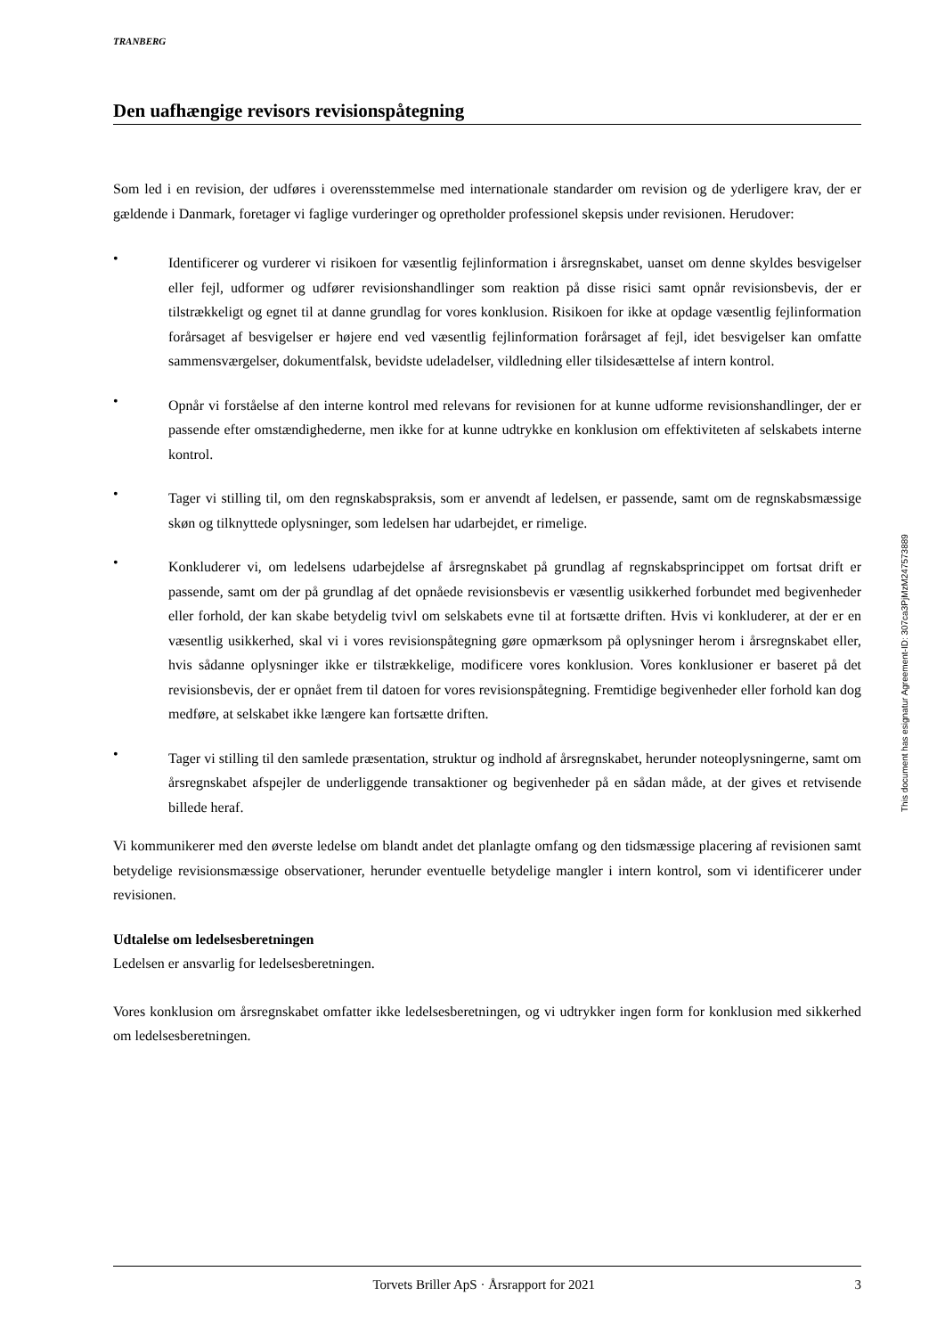TRANBERG
Den uafhængige revisors revisionspåtegning
Som led i en revision, der udføres i overensstemmelse med internationale standarder om revision og de yderligere krav, der er gældende i Danmark, foretager vi faglige vurderinger og opretholder professionel skepsis under revisionen. Herudover:
•
Identificerer og vurderer vi risikoen for væsentlig fejlinformation i årsregnskabet, uanset om denne skyldes besvigelser eller fejl, udformer og udfører revisionshandlinger som reaktion på disse risici samt opnår revisionsbevis, der er tilstrækkeligt og egnet til at danne grundlag for vores konklusion. Risikoen for ikke at opdage væsentlig fejlinformation forårsaget af besvigelser er højere end ved væsentlig fejlinformation forårsaget af fejl, idet besvigelser kan omfatte sammensværgelser, dokumentfalsk, bevidste udeladelser, vildledning eller tilsidesættelse af intern kontrol.
•
Opnår vi forståelse af den interne kontrol med relevans for revisionen for at kunne udforme revisionshandlinger, der er passende efter omstændighederne, men ikke for at kunne udtrykke en konklusion om effektiviteten af selskabets interne kontrol.
•
Tager vi stilling til, om den regnskabspraksis, som er anvendt af ledelsen, er passende, samt om de regnskabsmæssige skøn og tilknyttede oplysninger, som ledelsen har udarbejdet, er rimelige.
•
Konkluderer vi, om ledelsens udarbejdelse af årsregnskabet på grundlag af regnskabsprincippet om fortsat drift er passende, samt om der på grundlag af det opnåede revisionsbevis er væsentlig usikkerhed forbundet med begivenheder eller forhold, der kan skabe betydelig tvivl om selskabets evne til at fortsætte driften. Hvis vi konkluderer, at der er en væsentlig usikkerhed, skal vi i vores revisionspåtegning gøre opmærksom på oplysninger herom i årsregnskabet eller, hvis sådanne oplysninger ikke er tilstrækkelige, modificere vores konklusion. Vores konklusioner er baseret på det revisionsbevis, der er opnået frem til datoen for vores revisionspåtegning. Fremtidige begivenheder eller forhold kan dog medføre, at selskabet ikke længere kan fortsætte driften.
•
Tager vi stilling til den samlede præsentation, struktur og indhold af årsregnskabet, herunder noteoplysningerne, samt om årsregnskabet afspejler de underliggende transaktioner og begivenheder på en sådan måde, at der gives et retvisende billede heraf.
Vi kommunikerer med den øverste ledelse om blandt andet det planlagte omfang og den tidsmæssige placering af revisionen samt betydelige revisionsmæssige observationer, herunder eventuelle betydelige mangler i intern kontrol, som vi identificerer under revisionen.
Udtalelse om ledelsesberetningen
Ledelsen er ansvarlig for ledelsesberetningen.
Vores konklusion om årsregnskabet omfatter ikke ledelsesberetningen, og vi udtrykker ingen form for konklusion med sikkerhed om ledelsesberetningen.
This document has esignatur Agreement-ID: 307ca3PjMzM247573889
Torvets Briller ApS · Årsrapport for 2021 3